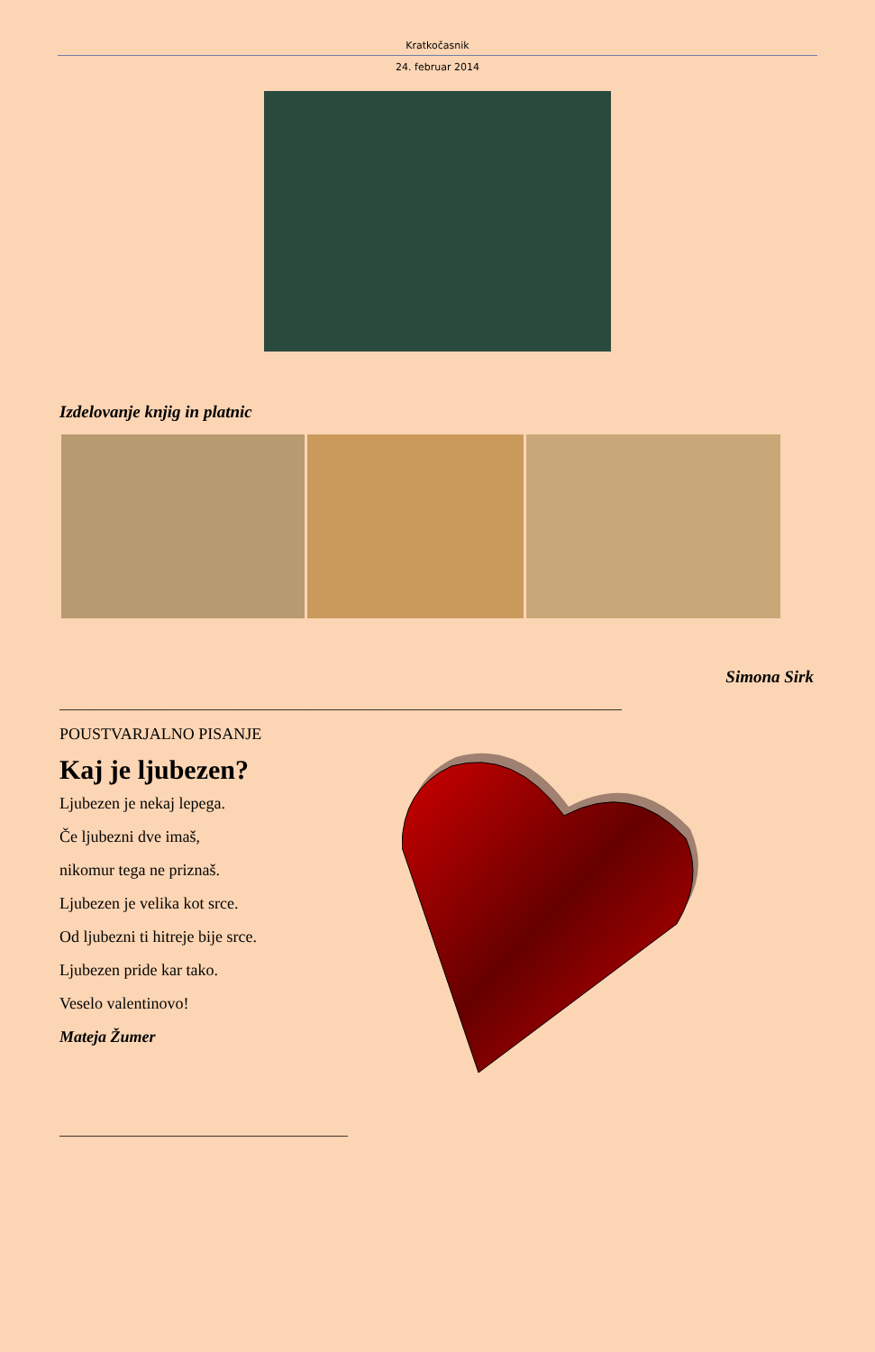Kratkočasnik
24. februar 2014
Izdelovanje knjig in platnic
Simona Sirk
______________________________________________________________________________
POUSTVARJALNO PISANJE
Kaj je ljubezen?
Ljubezen je nekaj lepega.
Če ljubezni dve imaš,
nikomur tega ne priznaš.
Ljubezen je velika kot srce.
Od ljubezni ti hitreje bije srce.
Ljubezen pride kar tako.
Veselo valentinovo!
Mateja Žumer
________________________________________